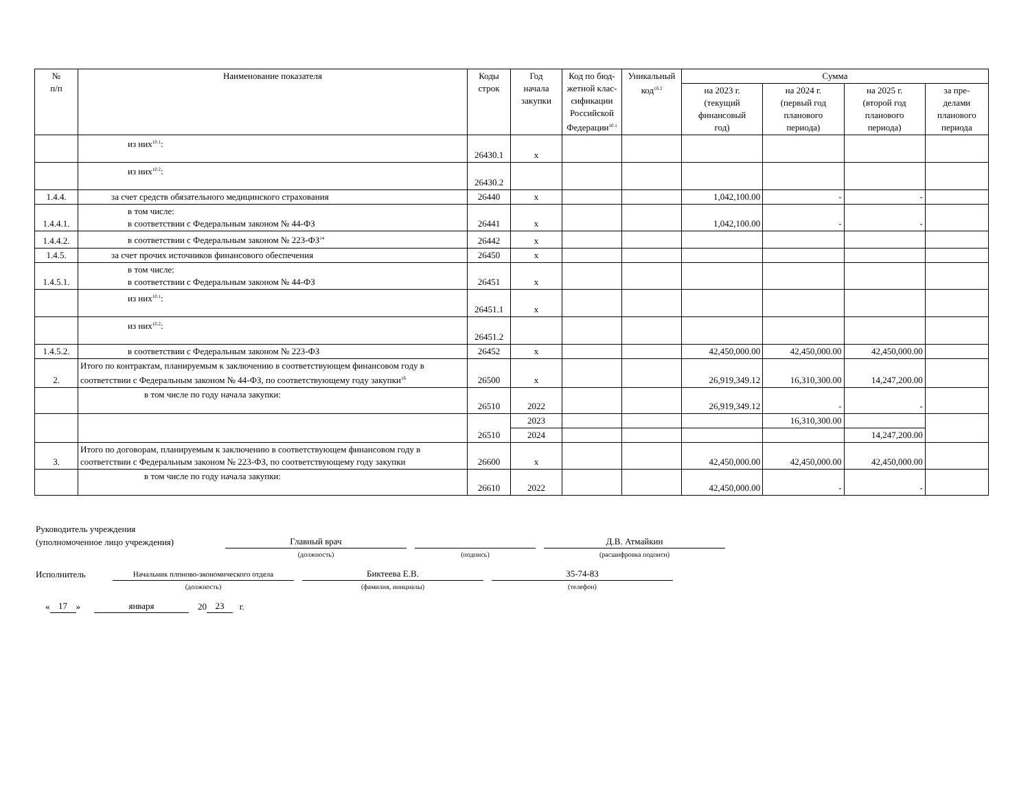| № п/п | Наименование показателя | Коды строк | Год начала закупки | Код по бюд-жетной клас-сификации Российской Федерации<sup>10.1</sup> | Уникальный код<sup>10.2</sup> | Сумма | | | |
| --- | --- | --- | --- | --- | --- | --- | --- | --- | --- |
| | | | | | | на 2023 г. (текущий финансовый год) | на 2024 г. (первый год планового периода) | на 2025 г. (второй год планового периода) | за пре- делами планового периода |
| | из них<sup>10.1</sup>: | 26430.1 | x | | | | | | |
| | из них<sup>10.2</sup>: | 26430.2 | | | | | | | |
| 1.4.4. | за счет средств обязательного медицинского страхования | 26440 | x | | | 1,042,100.00 | - | - | |
| 1.4.4.1. | в том числе: в соответствии с Федеральным законом № 44-ФЗ | 26441 | x | | | 1,042,100.00 | - | - | |
| 1.4.4.2. | в соответствии с Федеральным законом № 223-ФЗ<sup>14</sup> | 26442 | x | | | | | | |
| 1.4.5. | за счет прочих источников финансового обеспечения | 26450 | x | | | | | | |
| 1.4.5.1. | в том числе: в соответствии с Федеральным законом № 44-ФЗ | 26451 | x | | | | | | |
| | из них<sup>10.1</sup>: | 26451.1 | x | | | | | | |
| | из них<sup>10.2</sup>: | 26451.2 | | | | | | | |
| 1.4.5.2. | в соответствии с Федеральным законом № 223-ФЗ | 26452 | x | | | 42,450,000.00 | 42,450,000.00 | 42,450,000.00 | |
| 2. | Итого по контрактам, планируемым к заключению в соответствующем финансовом году в соответствии с Федеральным законом № 44-ФЗ, по соответствующему году закупки<sup>16</sup> | 26500 | x | | | 26,919,349.12 | 16,310,300.00 | 14,247,200.00 | |
| | в том числе по году начала закупки: | 26510 | 2022 | | | 26,919,349.12 | - | - | |
| | | 26510 | 2023 | | | | 16,310,300.00 | | |
| | | | 2024 | | | | | 14,247,200.00 | |
| 3. | Итого по договорам, планируемым к заключению в соответствующем финансовом году в соответствии с Федеральным законом № 223-ФЗ, по соответствующему году закупки | 26600 | x | | | 42,450,000.00 | 42,450,000.00 | 42,450,000.00 | |
| | в том числе по году начала закупки: | 26610 | 2022 | | | 42,450,000.00 | - | - | |
Руководитель учреждения
(уполномоченное лицо учреждения) Главный врач Д.В. Атмайкин
(должность) (подпись) (расшифровка подписи)
Исполнитель Начальник плпново-экономического отдела Биктеева Е.В. 35-74-83
(должность) (фамилия, инициалы) (телефон)
« 17 » января 20 23 г.